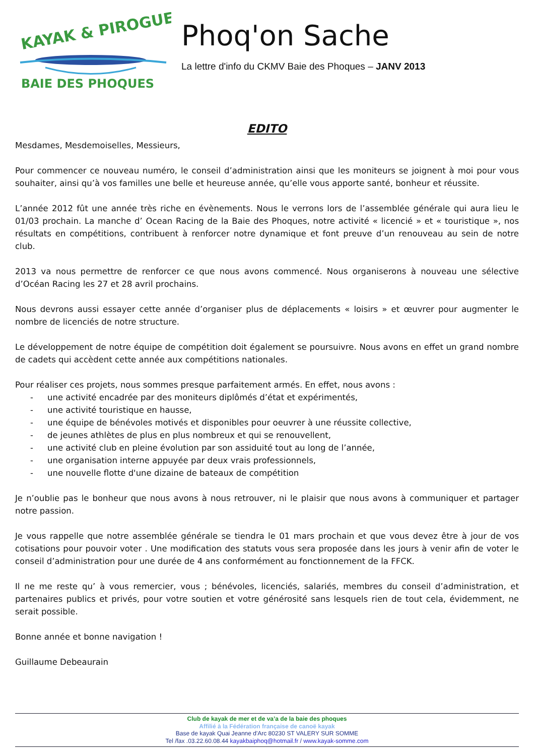KAYAK & PIROGUE
BAIE DES PHOQUES
Phoq'on Sache
La lettre d'info du CKMV Baie des Phoques – JANV 2013
EDITO
Mesdames, Mesdemoiselles, Messieurs,
Pour commencer ce nouveau numéro, le conseil d’administration ainsi que les moniteurs se joignent à moi pour vous souhaiter, ainsi qu’à vos familles une belle et heureuse année, qu’elle vous apporte santé, bonheur et réussite.
L’année 2012 fût une année très riche en évènements. Nous le verrons lors de l’assemblée générale qui aura lieu le 01/03 prochain. La manche d’ Ocean Racing de la Baie des Phoques, notre activité « licencié » et « touristique », nos résultats en compétitions, contribuent à renforcer notre dynamique et font preuve d’un renouveau au sein de notre club.
2013 va nous permettre de renforcer ce que nous avons commencé. Nous organiserons à nouveau une sélective d’Océan Racing les 27 et 28 avril prochains.
Nous devrons aussi essayer cette année d’organiser plus de déplacements « loisirs » et œuvrer pour augmenter le nombre de licenciés de notre structure.
Le développement de notre équipe de compétition doit également se poursuivre. Nous avons en effet un grand nombre de cadets qui accèdent cette année aux compétitions nationales.
Pour réaliser ces projets, nous sommes presque parfaitement armés. En effet, nous avons :
- une activité encadrée par des moniteurs diplômés d’état et expérimentés,
- une activité touristique en hausse,
- une équipe de bénévoles motivés et disponibles pour oeuvrer à une réussite collective,
- de jeunes athlètes de plus en plus nombreux et qui se renouvellent,
- une activité club en pleine évolution par son assiduité tout au long de l’année,
- une organisation interne appuyée par deux vrais professionnels,
- une nouvelle flotte d'une dizaine de bateaux de compétition
Je n’oublie pas le bonheur que nous avons à nous retrouver, ni le plaisir que nous avons à communiquer et partager notre passion.
Je vous rappelle que notre assemblée générale se tiendra le 01 mars prochain et que vous devez être à jour de vos cotisations pour pouvoir voter . Une modification des statuts vous sera proposée dans les jours à venir afin de voter le conseil d’administration pour une durée de 4 ans conformément au fonctionnement de la FFCK.
Il ne me reste qu’ à vous remercier, vous ; bénévoles, licenciés, salariés, membres du conseil d’administration, et partenaires publics et privés, pour votre soutien et votre générosité sans lesquels rien de tout cela, évidemment, ne serait possible.
Bonne année et bonne navigation !
Guillaume Debeaurain
Club de kayak de mer et de va’a de la baie des phoques
Affilié à la Fédération française de canoë kayak
Base de kayak Quai Jeanne d'Arc 80230 ST VALERY SUR SOMME
Tel /fax .03.22.60.08.44 kayakbaiphoq@hotmail.fr / www.kayak-somme.com